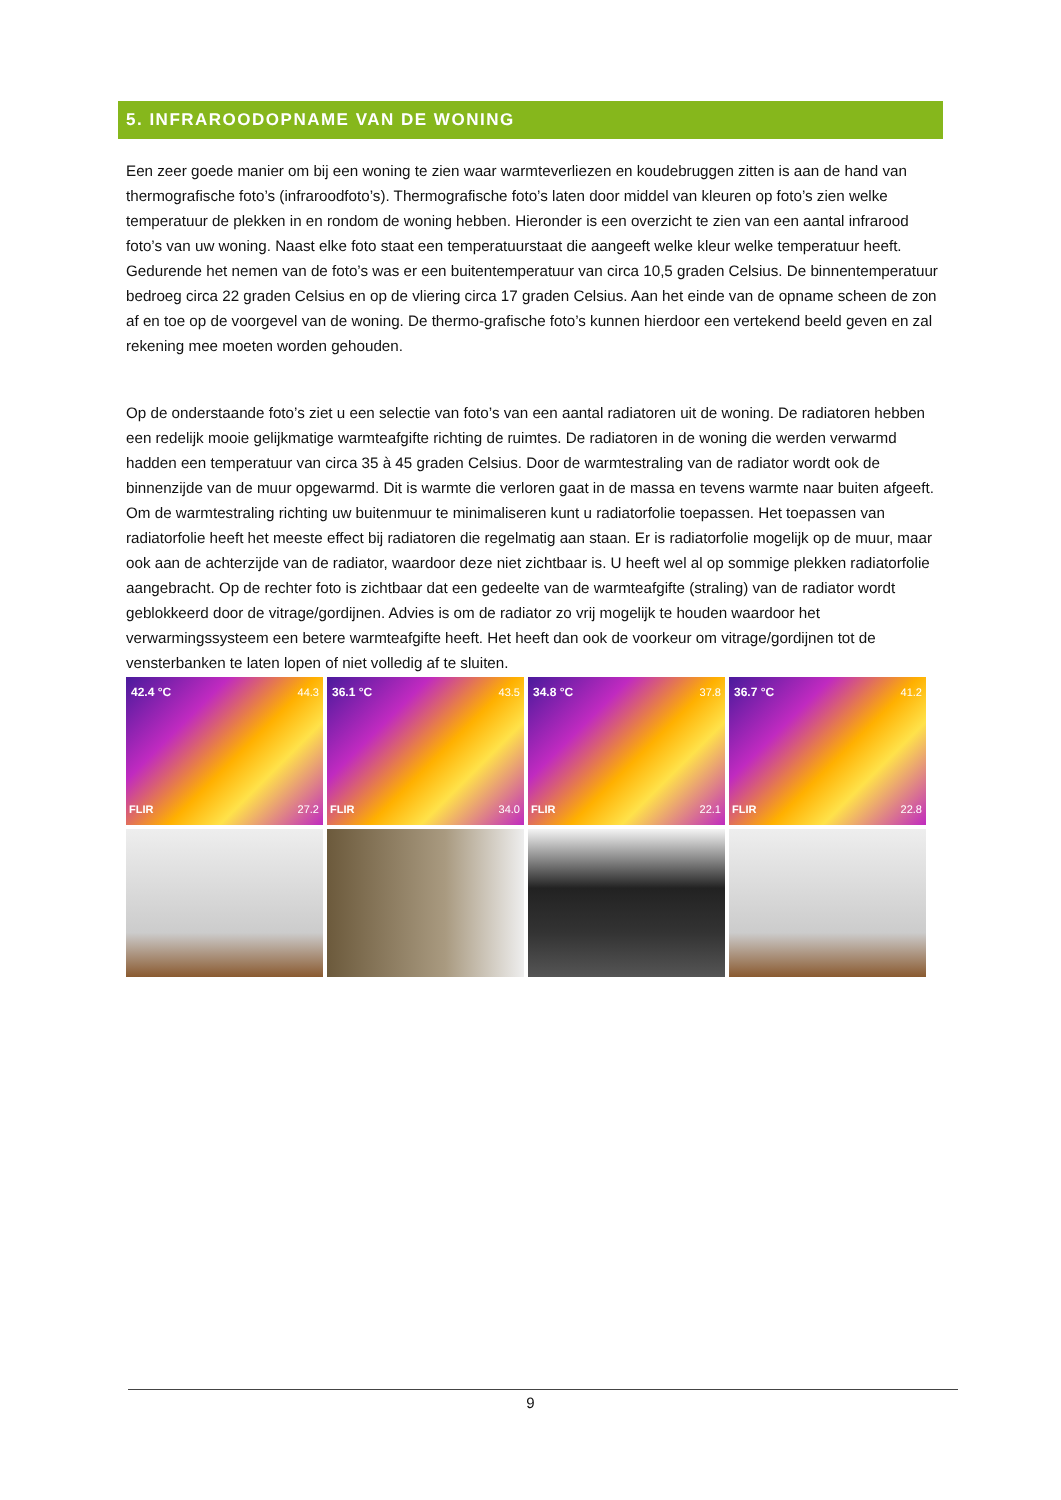5. INFRAROODOPNAME VAN DE WONING
Een zeer goede manier om bij een woning te zien waar warmteverliezen en koudebruggen zitten is aan de hand van thermografische foto’s (infraroodfoto’s). Thermografische foto’s laten door middel van kleuren op foto’s zien welke temperatuur de plekken in en rondom de woning hebben. Hieronder is een overzicht te zien van een aantal infrarood foto’s van uw woning. Naast elke foto staat een temperatuurstaat die aangeeft welke kleur welke temperatuur heeft. Gedurende het nemen van de foto’s was er een buitentemperatuur van circa 10,5 graden Celsius. De binnentemperatuur bedroeg circa 22 graden Celsius en op de vliering circa 17 graden Celsius. Aan het einde van de opname scheen de zon af en toe op de voorgevel van de woning. De thermo-grafische foto’s kunnen hierdoor een vertekend beeld geven en zal rekening mee moeten worden gehouden.
Op de onderstaande foto’s ziet u een selectie van foto’s van een aantal radiatoren uit de woning. De radiatoren hebben een redelijk mooie gelijkmatige warmteafgifte richting de ruimtes. De radiatoren in de woning die werden verwarmd hadden een temperatuur van circa 35 à 45 graden Celsius. Door de warmtestraling van de radiator wordt ook de binnenzijde van de muur opgewarmd. Dit is warmte die verloren gaat in de massa en tevens warmte naar buiten afgeeft. Om de warmtestraling richting uw buitenmuur te minimaliseren kunt u radiatorfolie toepassen. Het toepassen van radiatorfolie heeft het meeste effect bij radiatoren die regelmatig aan staan. Er is radiatorfolie mogelijk op de muur, maar ook aan de achterzijde van de radiator, waardoor deze niet zichtbaar is. U heeft wel al op sommige plekken radiatorfolie aangebracht. Op de rechter foto is zichtbaar dat een gedeelte van de warmteafgifte (straling) van de radiator wordt geblokkeerd door de vitrage/gordijnen. Advies is om de radiator zo vrij mogelijk te houden waardoor het verwarmingssysteem een betere warmteafgifte heeft. Het heeft dan ook de voorkeur om vitrage/gordijnen tot de vensterbanken te laten lopen of niet volledig af te sluiten.
42.4 °C 44.3
FLIR 27.2
36.1 °C 43.5
FLIR 34.0
34.8 °C 37.8
FLIR 22.1
36.7 °C 41.2
FLIR 22.8
9